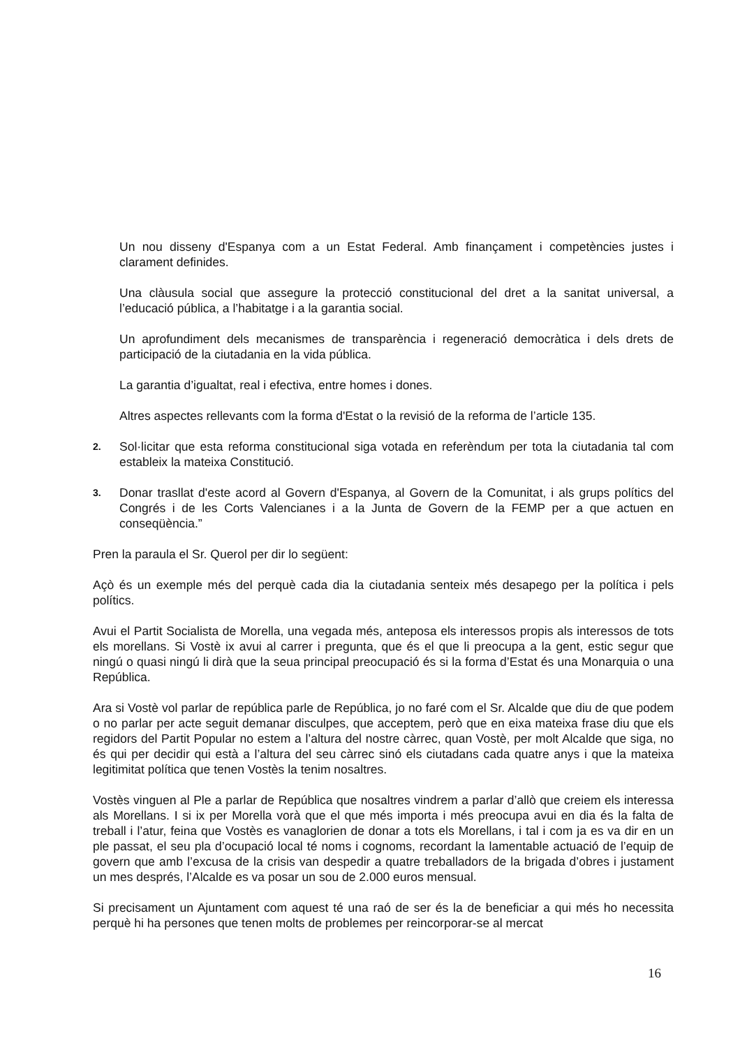Un nou disseny d'Espanya com a un Estat Federal. Amb finançament i competències justes i clarament definides.
Una clàusula social que assegure la protecció constitucional del dret a la sanitat universal, a l’educació pública, a l’habitatge i a la garantia social.
Un aprofundiment dels mecanismes de transparència i regeneració democràtica i dels drets de participació de la ciutadania en la vida pública.
La garantia d’igualtat, real i efectiva, entre homes i dones.
Altres aspectes rellevants com la forma d'Estat o la revisió de la reforma de l’article 135.
2. Sol·licitar que esta reforma constitucional siga votada en referèndum per tota la ciutadania tal com estableix la mateixa Constitució.
3. Donar trasllat d'este acord al Govern d'Espanya, al Govern de la Comunitat, i als grups polítics del Congrés i de les Corts Valencianes i a la Junta de Govern de la FEMP per a que actuen en conseqüència.”
Pren la paraula el Sr. Querol per dir lo següent:
Açò és un exemple més del perquè cada dia la ciutadania senteix més desapego per la política i pels polítics.
Avui el Partit Socialista de Morella, una vegada més, anteposa els interessos propis als interessos de tots els morellans. Si Vostè ix avui al carrer i pregunta, que és el que li preocupa a la gent, estic segur que ningú o quasi ningú li dirà que la seua principal preocupació és si la forma d’Estat és una Monarquia o una República.
Ara si Vostè vol parlar de república parle de República, jo no faré com el Sr. Alcalde que diu de que podem o no parlar per acte seguit demanar disculpes, que acceptem, però que en eixa mateixa frase diu que els regidors del Partit Popular no estem a l’altura del nostre càrrec, quan Vostè, per molt Alcalde que siga, no és qui per decidir qui està a l’altura del seu càrrec sinó els ciutadans cada quatre anys i que la mateixa legitimitat política que tenen Vostès la tenim nosaltres.
Vostès vinguen al Ple a parlar de República que nosaltres vindrem a parlar d’allò que creiem els interessa als Morellans. I si ix per Morella vorà que el que més importa i més preocupa avui en dia és la falta de treball i l’atur, feina que Vostès es vanaglorien de donar a tots els Morellans, i tal i com ja es va dir en un ple passat, el seu pla d’ocupació local té noms i cognoms, recordant la lamentable actuació de l’equip de govern que amb l’excusa de la crisis van despedir a quatre treballadors de la brigada d’obres i justament un mes després, l’Alcalde es va posar un sou de 2.000 euros mensual.
Si precisament un Ajuntament com aquest té una raó de ser és la de beneficiar a qui més ho necessita perquè hi ha persones que tenen molts de problemes per reincorporar-se al mercat
16